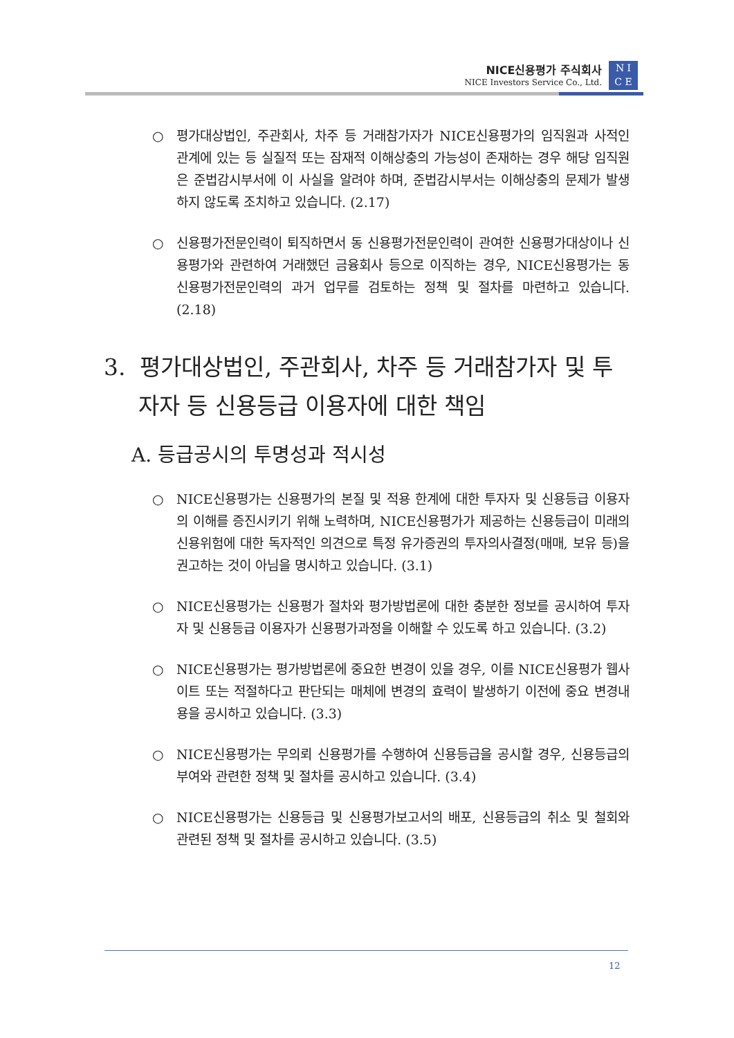NICE신용평가 주식회사
NICE Investors Service Co., Ltd.
N I
C E
○ 평가대상법인, 주관회사, 차주 등 거래참가자가 NICE신용평가의 임직원과 사적인 관계에 있는 등 실질적 또는 잠재적 이해상충의 가능성이 존재하는 경우 해당 임직원은 준법감시부서에 이 사실을 알려야 하며, 준법감시부서는 이해상충의 문제가 발생하지 않도록 조치하고 있습니다. (2.17)
○ 신용평가전문인력이 퇴직하면서 동 신용평가전문인력이 관여한 신용평가대상이나 신용평가와 관련하여 거래했던 금융회사 등으로 이직하는 경우, NICE신용평가는 동 신용평가전문인력의 과거 업무를 검토하는 정책 및 절차를 마련하고 있습니다. (2.18)
3. 평가대상법인, 주관회사, 차주 등 거래참가자 및 투자자 등 신용등급 이용자에 대한 책임
A. 등급공시의 투명성과 적시성
○ NICE신용평가는 신용평가의 본질 및 적용 한계에 대한 투자자 및 신용등급 이용자의 이해를 증진시키기 위해 노력하며, NICE신용평가가 제공하는 신용등급이 미래의 신용위험에 대한 독자적인 의견으로 특정 유가증권의 투자의사결정(매매, 보유 등)을 권고하는 것이 아님을 명시하고 있습니다. (3.1)
○ NICE신용평가는 신용평가 절차와 평가방법론에 대한 충분한 정보를 공시하여 투자자 및 신용등급 이용자가 신용평가과정을 이해할 수 있도록 하고 있습니다. (3.2)
○ NICE신용평가는 평가방법론에 중요한 변경이 있을 경우, 이를 NICE신용평가 웹사이트 또는 적절하다고 판단되는 매체에 변경의 효력이 발생하기 이전에 중요 변경내용을 공시하고 있습니다. (3.3)
○ NICE신용평가는 무의뢰 신용평가를 수행하여 신용등급을 공시할 경우, 신용등급의 부여와 관련한 정책 및 절차를 공시하고 있습니다. (3.4)
○ NICE신용평가는 신용등급 및 신용평가보고서의 배포, 신용등급의 취소 및 철회와 관련된 정책 및 절차를 공시하고 있습니다. (3.5)
12